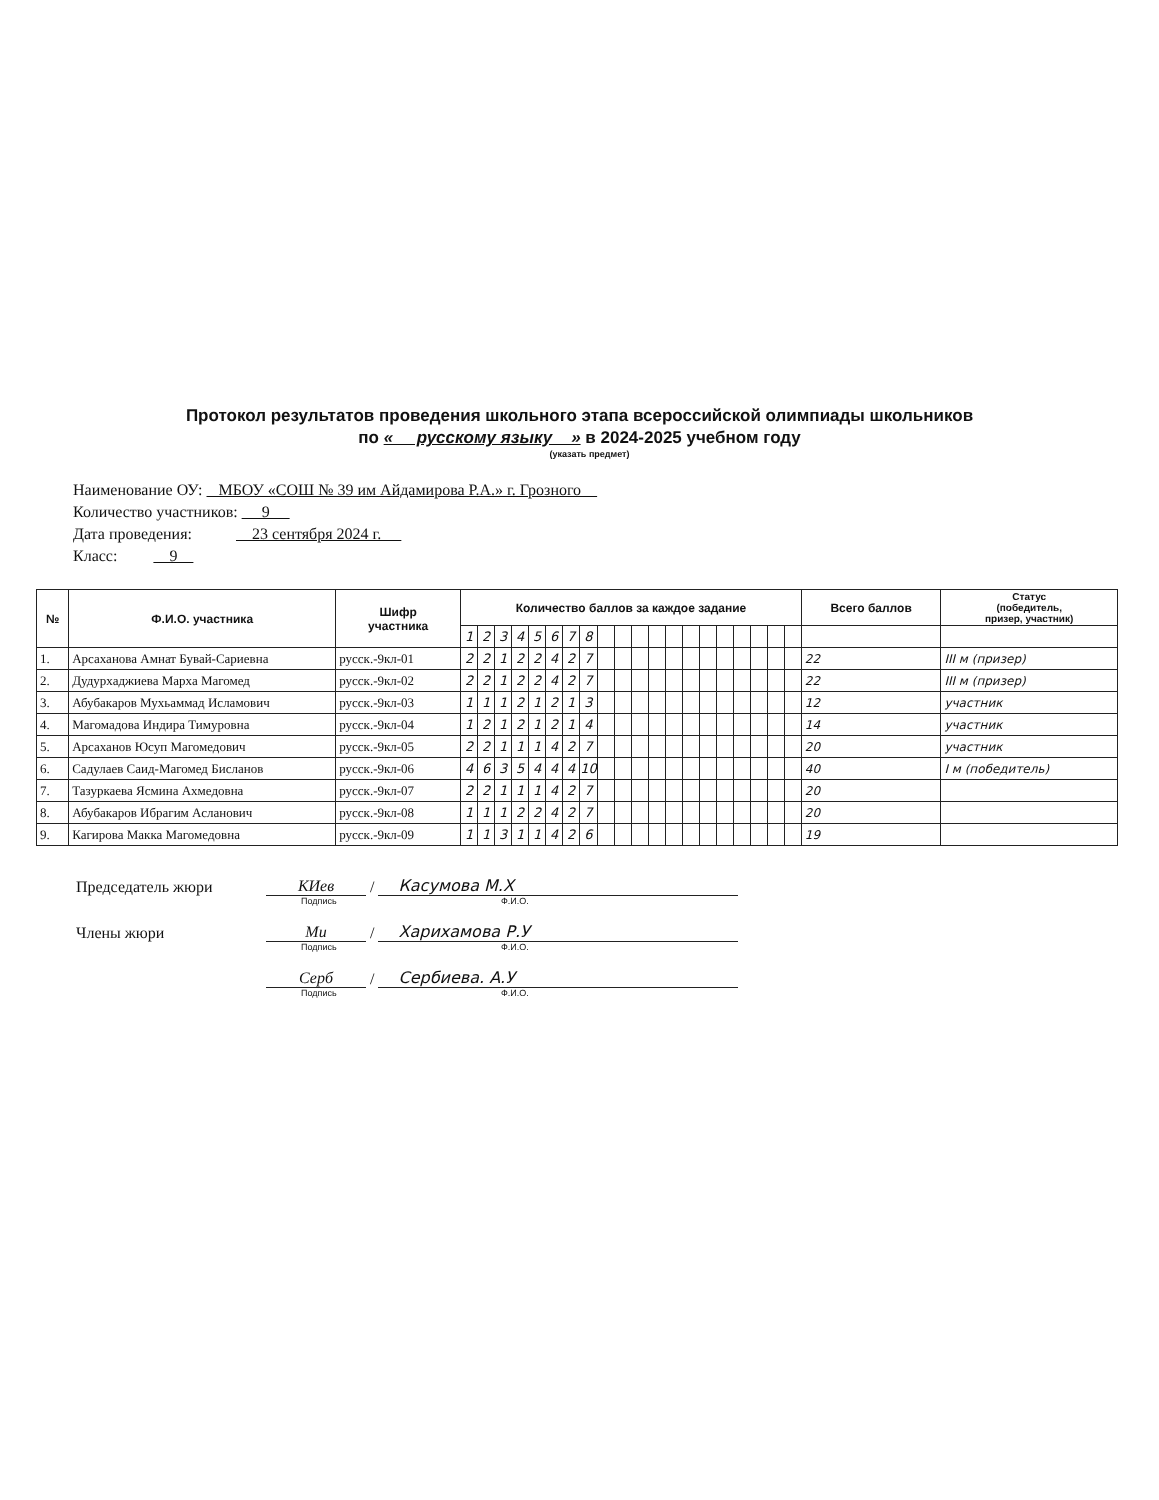Протокол результатов проведения школьного этапа всероссийской олимпиады школьников
по « русскому языку » в 2024-2025 учебном году
(указать предмет)
Наименование ОУ: МБОУ «СОШ № 39 им Айдамирова Р.А.» г. Грозного
Количество участников: 9
Дата проведения: 23 сентября 2024 г.
Класс: 9
| № | Ф.И.О. участника | Шифр участника | Количество баллов за каждое задание | | | | | | | | | | | | | | | | | | | | Всего баллов | Статус (победитель, призер, участник) |
| --- | --- | --- | --- | --- | --- | --- | --- | --- | --- | --- | --- | --- | --- | --- | --- | --- | --- | --- | --- | --- | --- | --- | --- | --- |
| | | | 1 | 2 | 3 | 4 | 5 | 6 | 7 | 8 | | | | | | | | | | | | | | |
| 1. | Арсаханова Амнат Бувай-Сариевна | русск.-9кл-01 | 2 | 2 | 1 | 2 | 2 | 4 | 2 | 7 | | | | | | | | | | | | | 22 | III м (призер) |
| 2. | Дудурхаджиева Марха Магомед | русск.-9кл-02 | 2 | 2 | 1 | 2 | 2 | 4 | 2 | 7 | | | | | | | | | | | | | 22 | III м (призер) |
| 3. | Абубакаров Мухьаммад Исламович | русск.-9кл-03 | 1 | 1 | 1 | 2 | 1 | 2 | 1 | 3 | | | | | | | | | | | | | 12 | участник |
| 4. | Магомадова Индира Тимуровна | русск.-9кл-04 | 1 | 2 | 1 | 2 | 1 | 2 | 1 | 4 | | | | | | | | | | | | | 14 | участник |
| 5. | Арсаханов Юсуп Магомедович | русск.-9кл-05 | 2 | 2 | 1 | 1 | 1 | 4 | 2 | 7 | | | | | | | | | | | | | 20 | участник |
| 6. | Садулаев Саид-Магомед Бисланов | русск.-9кл-06 | 4 | 6 | 3 | 5 | 4 | 4 | 4 | 10 | | | | | | | | | | | | | 40 | I м (победитель) |
| 7. | Тазуркаева Ясмина Ахмедовна | русск.-9кл-07 | 2 | 2 | 1 | 1 | 1 | 4 | 2 | 7 | | | | | | | | | | | | | 20 | |
| 8. | Абубакаров Ибрагим Асланович | русск.-9кл-08 | 1 | 1 | 1 | 2 | 2 | 4 | 2 | 7 | | | | | | | | | | | | | 20 | |
| 9. | Кагирова Макка Магомедовна | русск.-9кл-09 | 1 | 1 | 3 | 1 | 1 | 4 | 2 | 6 | | | | | | | | | | | | | 19 | |
Председатель жюри КИев / Касумова М.Х
Подпись Ф.И.О.
Члены жюри Ми / Харихамова Р.У
Подпись Ф.И.О.
Серб / Сербиева. А.У
Подпись Ф.И.О.